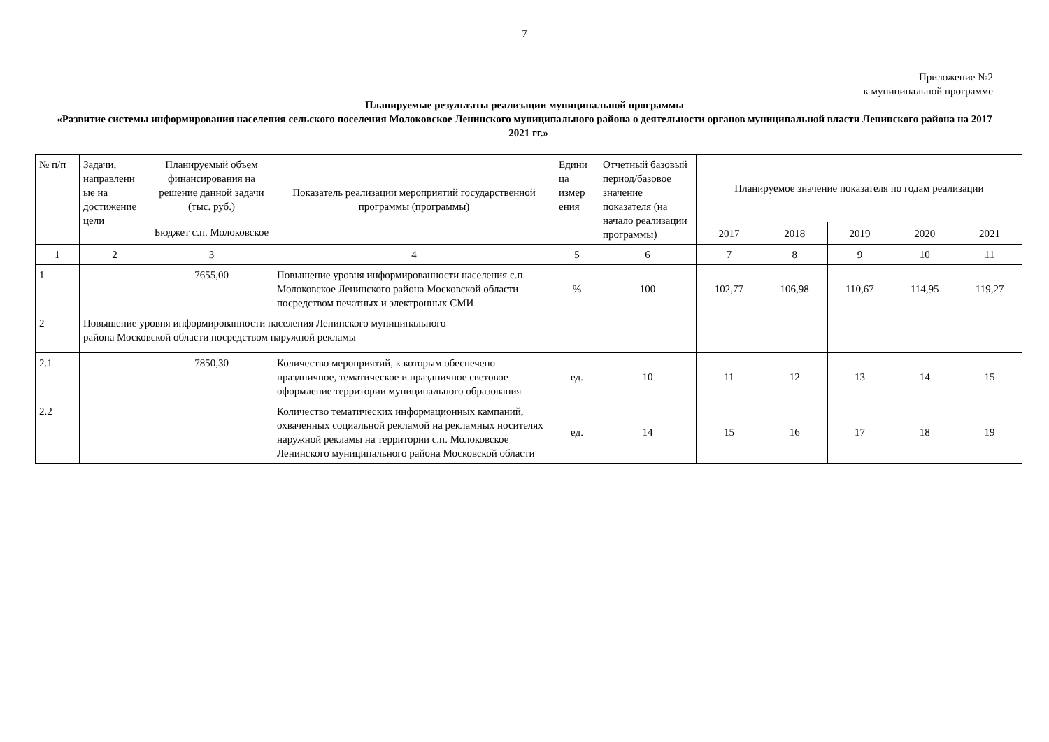7
Приложение №2
к муниципальной программе
Планируемые результаты реализации муниципальной программы
«Развитие системы информирования населения сельского поселения Молоковское Ленинского муниципального района о деятельности органов муниципальной власти Ленинского района на 2017 – 2021 гг.»
| № п/п | Задачи, направленн ые на достижение цели | Планируемый объем финансирования на решение данной задачи (тыс. руб.) | Показатель реализации мероприятий государственной программы (программы) | Едини ца измер ения | Отчетный базовый период/базовое значение показателя (на начало реализации программы) | Планируемое значение показателя по годам реализации | | | | |
| --- | --- | --- | --- | --- | --- | --- | --- | --- | --- | --- |
| | | Бюджет с.п. Молоковское | | | | 2017 | 2018 | 2019 | 2020 | 2021 |
| 1 | 2 | 3 | 4 | 5 | 6 | 7 | 8 | 9 | 10 | 11 |
| 1 | | 7655,00 | Повышение уровня информированности населения с.п. Молоковское Ленинского района Московской области посредством печатных и электронных СМИ | % | 100 | 102,77 | 106,98 | 110,67 | 114,95 | 119,27 |
| 2 | Повышение уровня информированности населения Ленинского муниципального района Московской области посредством наружной рекламы | | | | | | | | | |
| 2.1 | | 7850,30 | Количество мероприятий, к которым обеспечено праздничное, тематическое и праздничное световое оформление территории муниципального образования | ед. | 10 | 11 | 12 | 13 | 14 | 15 |
| 2.2 | | | Количество тематических информационных кампаний, охваченных социальной рекламой на рекламных носителях наружной рекламы на территории с.п. Молоковское Ленинского муниципального района Московской области | ед. | 14 | 15 | 16 | 17 | 18 | 19 |